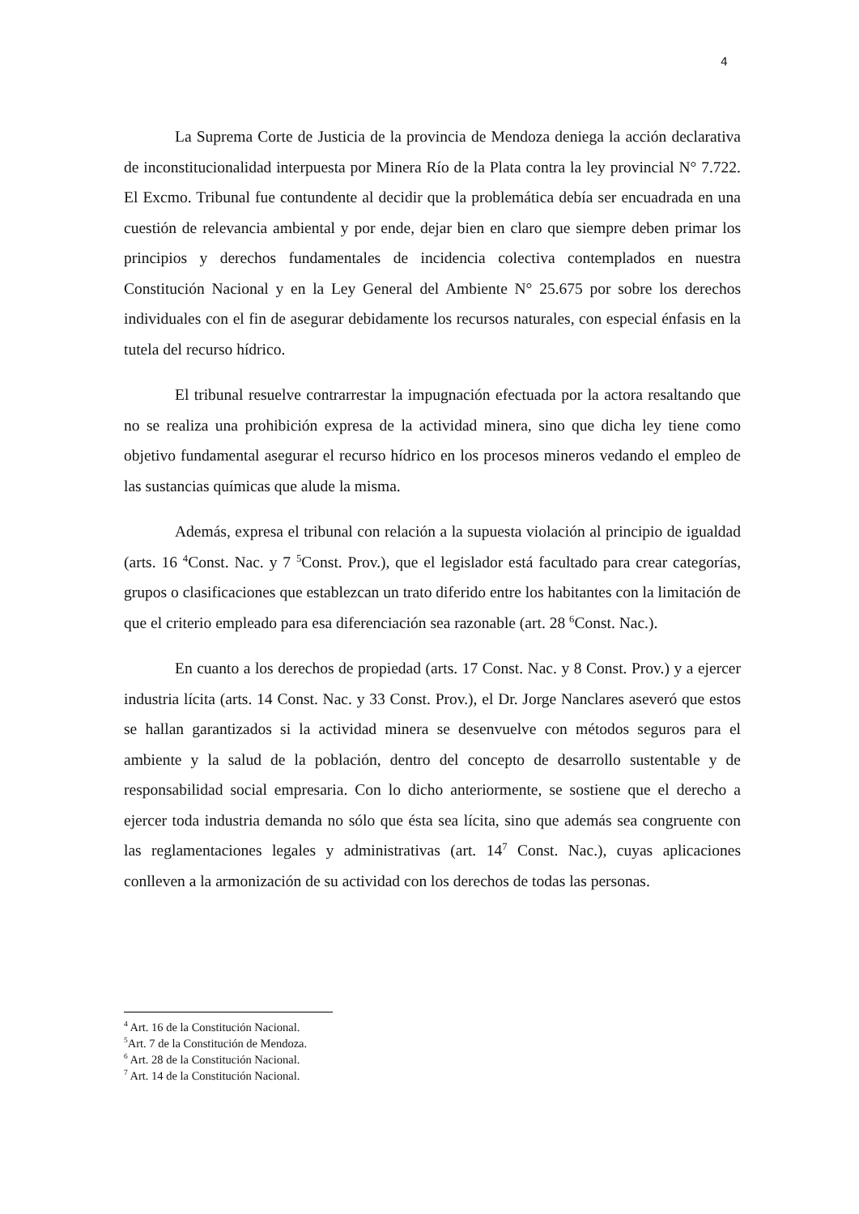4
La Suprema Corte de Justicia de la provincia de Mendoza deniega la acción declarativa de inconstitucionalidad interpuesta por Minera Río de la Plata contra la ley provincial N° 7.722. El Excmo. Tribunal fue contundente al decidir que la problemática debía ser encuadrada en una cuestión de relevancia ambiental y por ende, dejar bien en claro que siempre deben primar los principios y derechos fundamentales de incidencia colectiva contemplados en nuestra Constitución Nacional y en la Ley General del Ambiente N° 25.675 por sobre los derechos individuales con el fin de asegurar debidamente los recursos naturales, con especial énfasis en la tutela del recurso hídrico.
El tribunal resuelve contrarrestar la impugnación efectuada por la actora resaltando que no se realiza una prohibición expresa de la actividad minera, sino que dicha ley tiene como objetivo fundamental asegurar el recurso hídrico en los procesos mineros vedando el empleo de las sustancias químicas que alude la misma.
Además, expresa el tribunal con relación a la supuesta violación al principio de igualdad (arts. 16 <sup>4</sup>Const. Nac. y 7 <sup>5</sup>Const. Prov.), que el legislador está facultado para crear categorías, grupos o clasificaciones que establezcan un trato diferido entre los habitantes con la limitación de que el criterio empleado para esa diferenciación sea razonable (art. 28 <sup>6</sup>Const. Nac.).
En cuanto a los derechos de propiedad (arts. 17 Const. Nac. y 8 Const. Prov.) y a ejercer industria lícita (arts. 14 Const. Nac. y 33 Const. Prov.), el Dr. Jorge Nanclares aseveró que estos se hallan garantizados si la actividad minera se desenvuelve con métodos seguros para el ambiente y la salud de la población, dentro del concepto de desarrollo sustentable y de responsabilidad social empresaria. Con lo dicho anteriormente, se sostiene que el derecho a ejercer toda industria demanda no sólo que ésta sea lícita, sino que además sea congruente con las reglamentaciones legales y administrativas (art. 14<sup>7</sup> Const. Nac.), cuyas aplicaciones conlleven a la armonización de su actividad con los derechos de todas las personas.
<sup>4</sup> Art. 16 de la Constitución Nacional.
<sup>5</sup> Art. 7 de la Constitución de Mendoza.
<sup>6</sup> Art. 28 de la Constitución Nacional.
<sup>7</sup> Art. 14 de la Constitución Nacional.